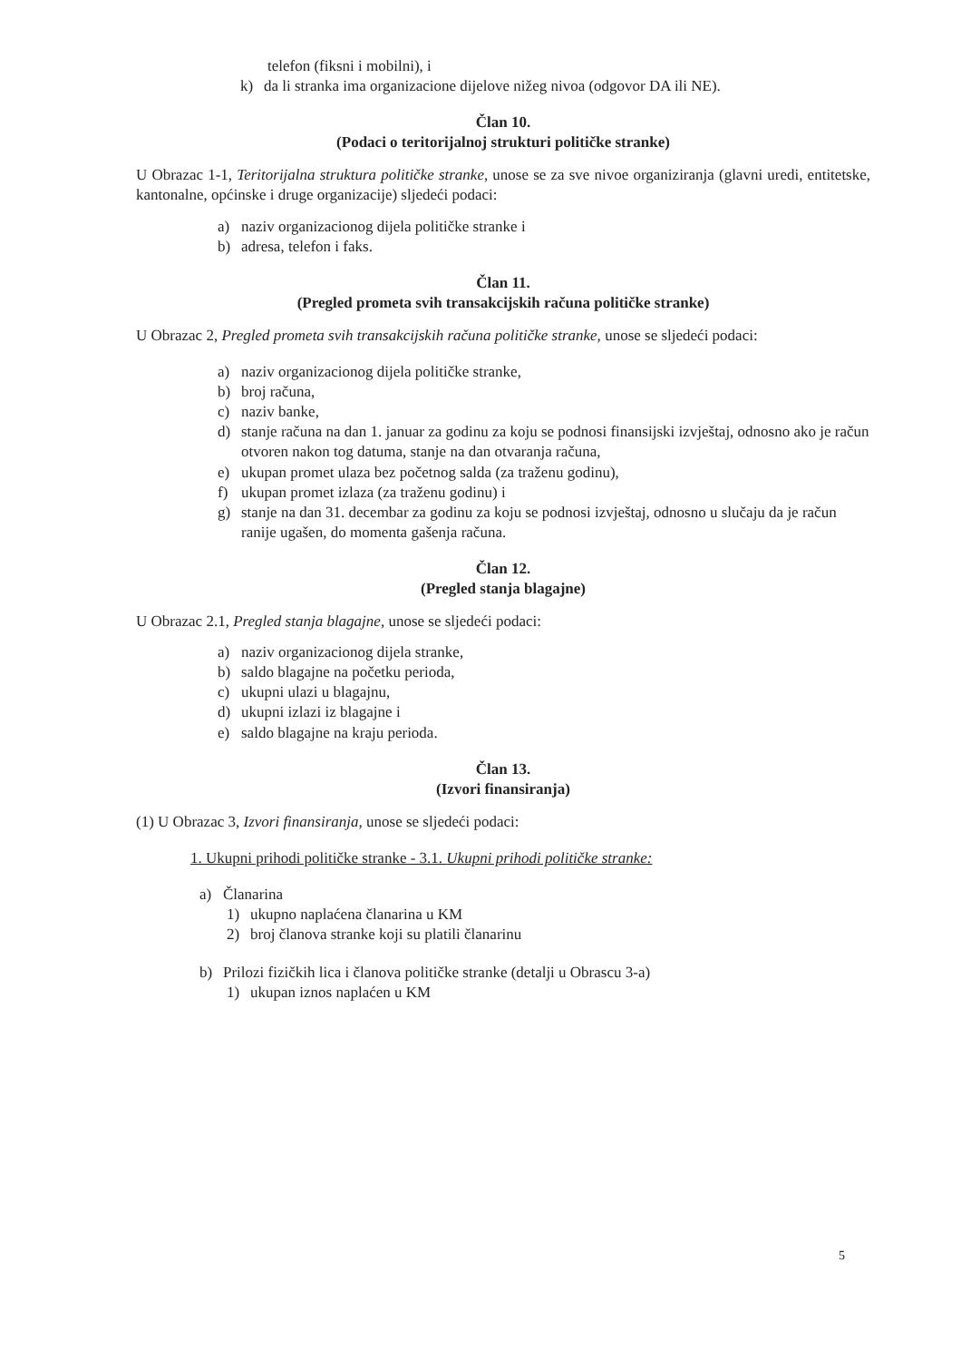telefon (fiksni i mobilni), i
k) da li stranka ima organizacione dijelove nižeg nivoa (odgovor DA ili NE).
Član 10.
(Podaci o teritorijalnoj strukturi političke stranke)
U Obrazac 1-1, Teritorijalna struktura političke stranke, unose se za sve nivoe organiziranja (glavni uredi, entitetske, kantonalne, općinske i druge organizacije) sljedeći podaci:
a) naziv organizacionog dijela političke stranke i
b) adresa, telefon i faks.
Član 11.
(Pregled prometa svih transakcijskih računa političke stranke)
U Obrazac 2, Pregled prometa svih transakcijskih računa političke stranke, unose se sljedeći podaci:
a) naziv organizacionog dijela političke stranke,
b) broj računa,
c) naziv banke,
d) stanje računa na dan 1. januar za godinu za koju se podnosi finansijski izvještaj, odnosno ako je račun otvoren nakon tog datuma, stanje na dan otvaranja računa,
e) ukupan promet ulaza bez početnog salda (za traženu godinu),
f) ukupan promet izlaza (za traženu godinu) i
g) stanje na dan 31. decembar za godinu za koju se podnosi izvještaj, odnosno u slučaju da je račun ranije ugašen, do momenta gašenja računa.
Član 12.
(Pregled stanja blagajne)
U Obrazac 2.1, Pregled stanja blagajne, unose se sljedeći podaci:
a) naziv organizacionog dijela stranke,
b) saldo blagajne na početku perioda,
c) ukupni ulazi u blagajnu,
d) ukupni izlazi iz blagajne i
e) saldo blagajne na kraju perioda.
Član 13.
(Izvori finansiranja)
(1) U Obrazac 3, Izvori finansiranja, unose se sljedeći podaci:
1. Ukupni prihodi političke stranke - 3.1. Ukupni prihodi političke stranke:
a) Članarina
1) ukupno naplaćena članarina u KM
2) broj članova stranke koji su platili članarinu
b) Prilozi fizičkih lica i članova političke stranke (detalji u Obrascu 3-a)
1) ukupan iznos naplaćen u KM
5